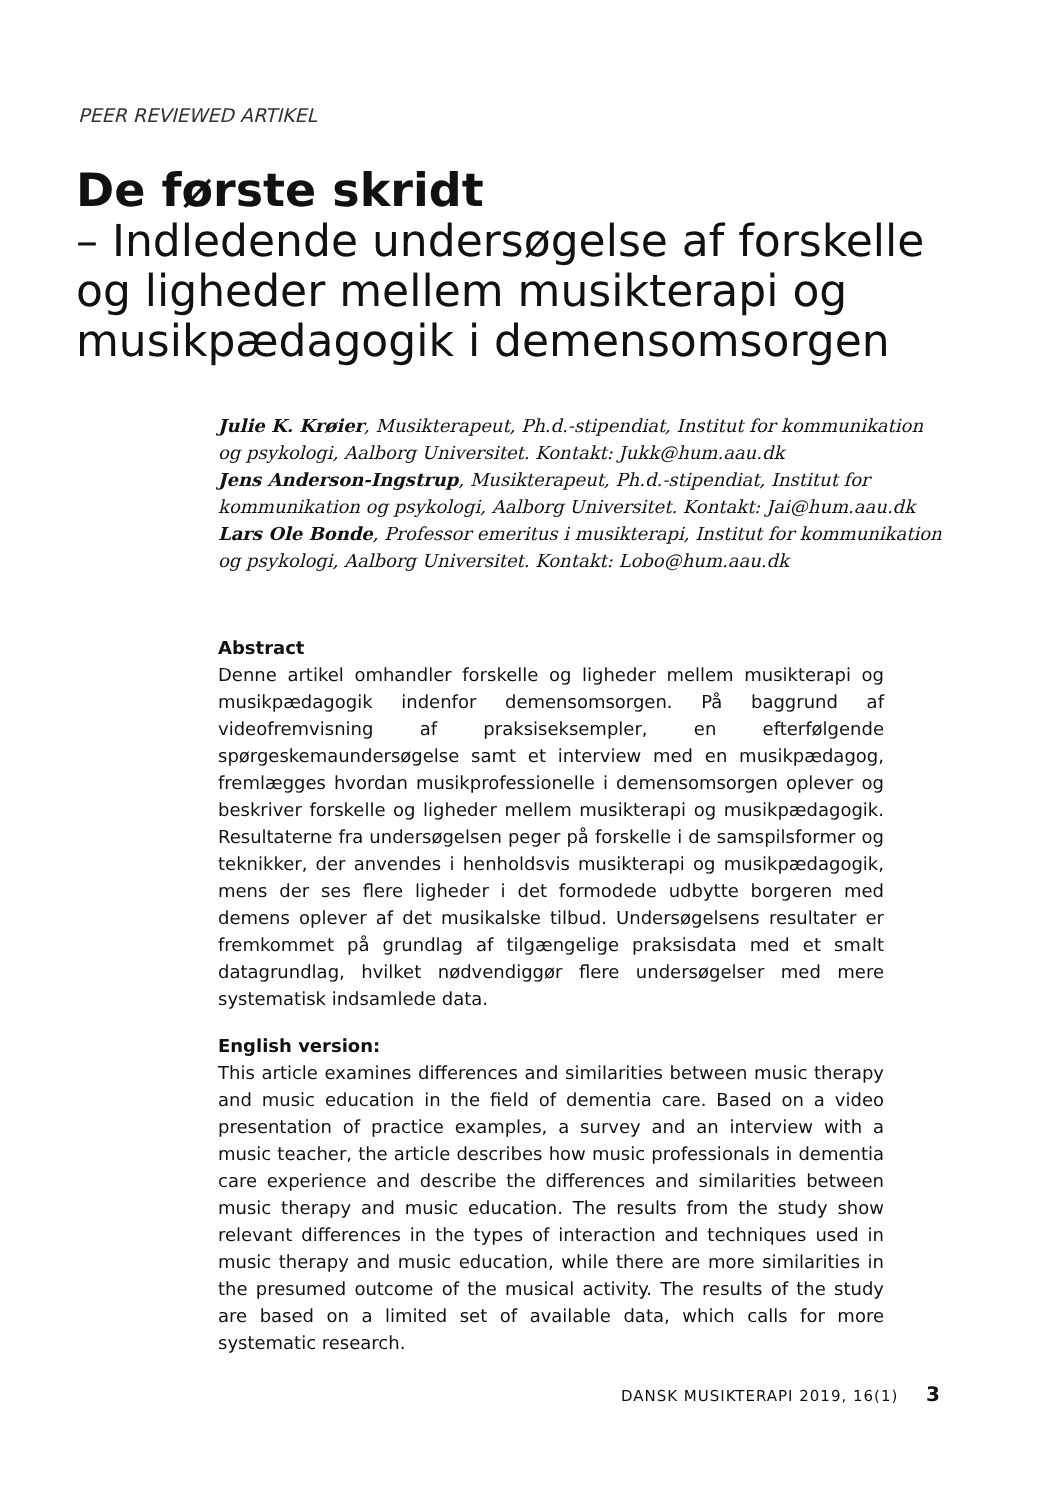PEER REVIEWED ARTIKEL
De første skridt
– Indledende undersøgelse af forskelle og ligheder mellem musikterapi og musikpædagogik i demensomsorgen
Julie K. Krøier, Musikterapeut, Ph.d.-stipendiat, Institut for kommunikation og psykologi, Aalborg Universitet. Kontakt: Jukk@hum.aau.dk
Jens Anderson-Ingstrup, Musikterapeut, Ph.d.-stipendiat, Institut for kommunikation og psykologi, Aalborg Universitet. Kontakt: Jai@hum.aau.dk
Lars Ole Bonde, Professor emeritus i musikterapi, Institut for kommunikation og psykologi, Aalborg Universitet. Kontakt: Lobo@hum.aau.dk
Abstract
Denne artikel omhandler forskelle og ligheder mellem musikterapi og musikpædagogik indenfor demensomsorgen. På baggrund af videofremvisning af praksiseksempler, en efterfølgende spørgeskemaundersøgelse samt et interview med en musikpædagog, fremlægges hvordan musikprofessionelle i demensomsorgen oplever og beskriver forskelle og ligheder mellem musikterapi og musikpædagogik. Resultaterne fra undersøgelsen peger på forskelle i de samspilsformer og teknikker, der anvendes i henholdsvis musikterapi og musikpædagogik, mens der ses flere ligheder i det formodede udbytte borgeren med demens oplever af det musikalske tilbud. Undersøgelsens resultater er fremkommet på grundlag af tilgængelige praksisdata med et smalt datagrundlag, hvilket nødvendiggør flere undersøgelser med mere systematisk indsamlede data.
English version:
This article examines differences and similarities between music therapy and music education in the field of dementia care. Based on a video presentation of practice examples, a survey and an interview with a music teacher, the article describes how music professionals in dementia care experience and describe the differences and similarities between music therapy and music education. The results from the study show relevant differences in the types of interaction and techniques used in music therapy and music education, while there are more similarities in the presumed outcome of the musical activity. The results of the study are based on a limited set of available data, which calls for more systematic research.
DANSK MUSIKTERAPI 2019, 16(1) 3